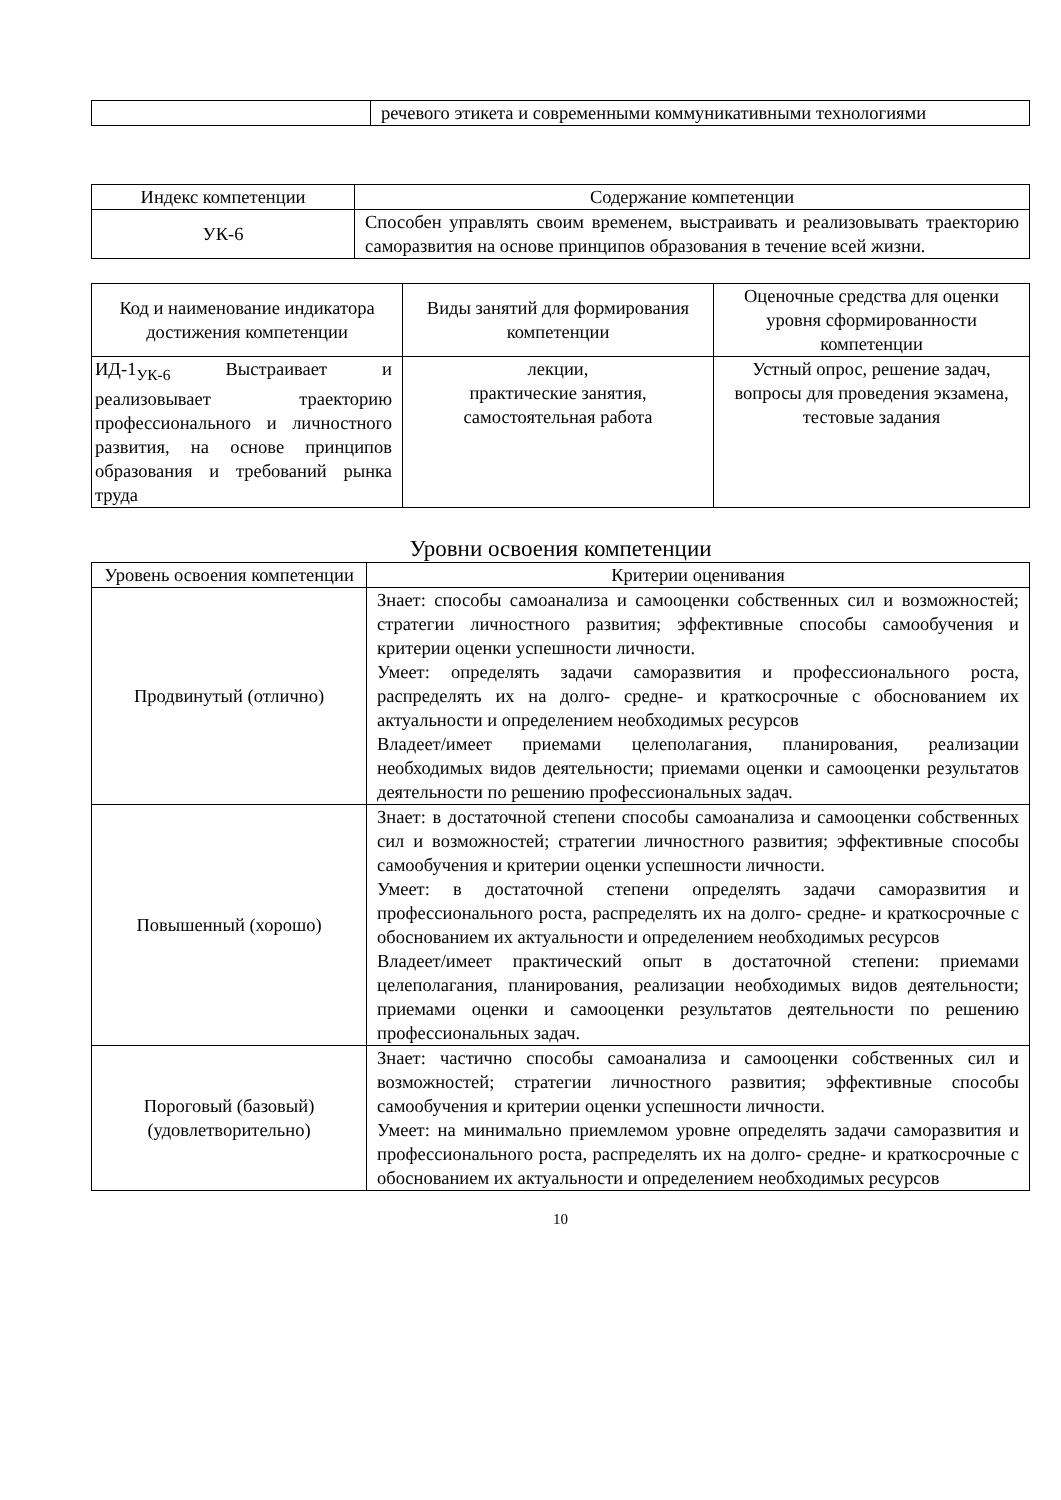| | речевого этикета и современными коммуникативными технологиями |
| Индекс компетенции | Содержание компетенции |
| --- | --- |
| УК-6 | Способен управлять своим временем, выстраивать и реализовывать траекторию саморазвития на основе принципов образования в течение всей жизни. |
| Код и наименование индикатора достижения компетенции | Виды занятий для формирования компетенции | Оценочные средства для оценки уровня сформированности компетенции |
| --- | --- | --- |
| ИД-1<sub>УК-6</sub> Выстраивает и реализовывает траекторию профессионального и личностного развития, на основе принципов образования и требований рынка труда | лекции, практические занятия, самостоятельная работа | Устный опрос, решение задач, вопросы для проведения экзамена, тестовые задания |
Уровни освоения компетенции
| Уровень освоения компетенции | Критерии оценивания |
| --- | --- |
| Продвинутый (отлично) | Знает: способы самоанализа и самооценки собственных сил и возможностей; стратегии личностного развития; эффективные способы самообучения и критерии оценки успешности личности. Умеет: определять задачи саморазвития и профессионального роста, распределять их на долго- средне- и краткосрочные с обоснованием их актуальности и определением необходимых ресурсов Владеет/имеет приемами целеполагания, планирования, реализации необходимых видов деятельности; приемами оценки и самооценки результатов деятельности по решению профессиональных задач. |
| Повышенный (хорошо) | Знает: в достаточной степени способы самоанализа и самооценки собственных сил и возможностей; стратегии личностного развития; эффективные способы самообучения и критерии оценки успешности личности. Умеет: в достаточной степени определять задачи саморазвития и профессионального роста, распределять их на долго- средне- и краткосрочные с обоснованием их актуальности и определением необходимых ресурсов Владеет/имеет практический опыт в достаточной степени: приемами целеполагания, планирования, реализации необходимых видов деятельности; приемами оценки и самооценки результатов деятельности по решению профессиональных задач. |
| Пороговый (базовый) (удовлетворительно) | Знает: частично способы самоанализа и самооценки собственных сил и возможностей; стратегии личностного развития; эффективные способы самообучения и критерии оценки успешности личности. Умеет: на минимально приемлемом уровне определять задачи саморазвития и профессионального роста, распределять их на долго- средне- и краткосрочные с обоснованием их актуальности и определением необходимых ресурсов |
10